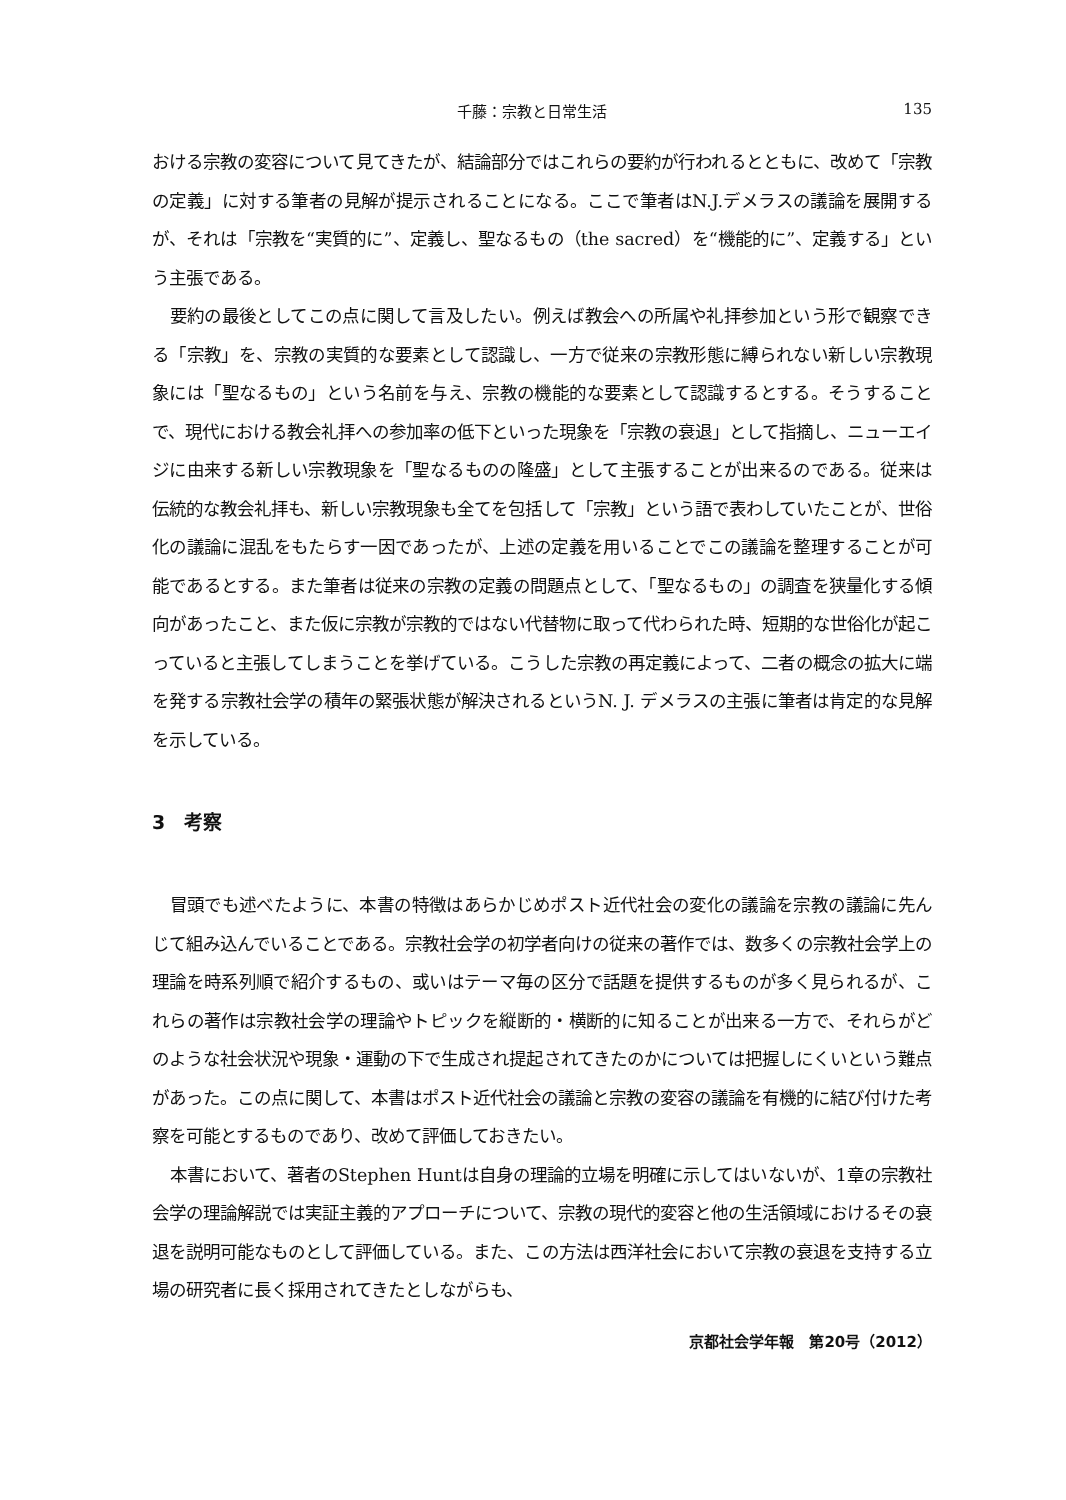千藤：宗教と日常生活 135
おける宗教の変容について見てきたが、結論部分ではこれらの要約が行われるとともに、改めて「宗教の定義」に対する筆者の見解が提示されることになる。ここで筆者はN.J.デメラスの議論を展開するが、それは「宗教を“実質的に”、定義し、聖なるもの（the sacred）を“機能的に”、定義する」という主張である。
要約の最後としてこの点に関して言及したい。例えば教会への所属や礼拝参加という形で観察できる「宗教」を、宗教の実質的な要素として認識し、一方で従来の宗教形態に縛られない新しい宗教現象には「聖なるもの」という名前を与え、宗教の機能的な要素として認識するとする。そうすることで、現代における教会礼拝への参加率の低下といった現象を「宗教の衰退」として指摘し、ニューエイジに由来する新しい宗教現象を「聖なるものの隆盛」として主張することが出来るのである。従来は伝統的な教会礼拝も、新しい宗教現象も全てを包括して「宗教」という語で表わしていたことが、世俗化の議論に混乱をもたらす一因であったが、上述の定義を用いることでこの議論を整理することが可能であるとする。また筆者は従来の宗教の定義の問題点として、「聖なるもの」の調査を狭量化する傾向があったこと、また仮に宗教が宗教的ではない代替物に取って代わられた時、短期的な世俗化が起こっていると主張してしまうことを挙げている。こうした宗教の再定義によって、二者の概念の拡大に端を発する宗教社会学の積年の緊張状態が解決されるというN. J. デメラスの主張に筆者は肯定的な見解を示している。
3　考察
冒頭でも述べたように、本書の特徴はあらかじめポスト近代社会の変化の議論を宗教の議論に先んじて組み込んでいることである。宗教社会学の初学者向けの従来の著作では、数多くの宗教社会学上の理論を時系列順で紹介するもの、或いはテーマ毎の区分で話題を提供するものが多く見られるが、これらの著作は宗教社会学の理論やトピックを縦断的・横断的に知ることが出来る一方で、それらがどのような社会状況や現象・運動の下で生成され提起されてきたのかについては把握しにくいという難点があった。この点に関して、本書はポスト近代社会の議論と宗教の変容の議論を有機的に結び付けた考察を可能とするものであり、改めて評価しておきたい。
本書において、著者のStephen Huntは自身の理論的立場を明確に示してはいないが、1章の宗教社会学の理論解説では実証主義的アプローチについて、宗教の現代的変容と他の生活領域におけるその衰退を説明可能なものとして評価している。また、この方法は西洋社会において宗教の衰退を支持する立場の研究者に長く採用されてきたとしながらも、
京都社会学年報　第20号（2012）